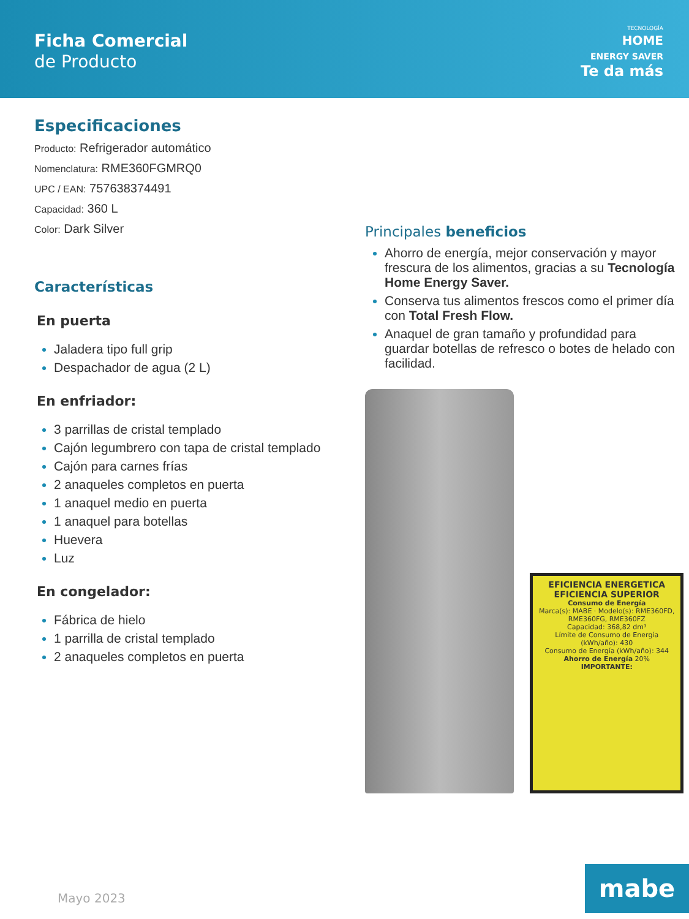Ficha Comercial
de Producto
TECNOLOGÍA
HOME
ENERGY SAVER
Te da más
Especificaciones
Producto: Refrigerador automático
Nomenclatura: RME360FGMRQ0
UPC / EAN: 757638374491
Capacidad: 360 L
Color: Dark Silver
Características
En puerta
Jaladera tipo full grip
Despachador de agua (2 L)
En enfriador:
3 parrillas de cristal templado
Cajón legumbrero con tapa de cristal templado
Cajón para carnes frías
2 anaqueles completos en puerta
1 anaquel medio en puerta
1 anaquel para botellas
Huevera
Luz
En congelador:
Fábrica de hielo
1 parrilla de cristal templado
2 anaqueles completos en puerta
Principales beneficios
Ahorro de energía, mejor conservación y mayor frescura de los alimentos, gracias a su Tecnología Home Energy Saver.
Conserva tus alimentos frescos como el primer día con Total Fresh Flow.
Anaquel de gran tamaño y profundidad para guardar botellas de refresco o botes de helado con facilidad.
EFICIENCIA ENERGETICA
EFICIENCIA SUPERIOR
Consumo de Energía
Marca(s): MABE · Modelo(s): RME360FD, RME360FG, RME360FZ
Capacidad: 368,82 dm³
Límite de Consumo de Energía (kWh/año): 430
Consumo de Energía (kWh/año): 344
Ahorro de Energía 20%
IMPORTANTE:
Mayo 2023 mabe